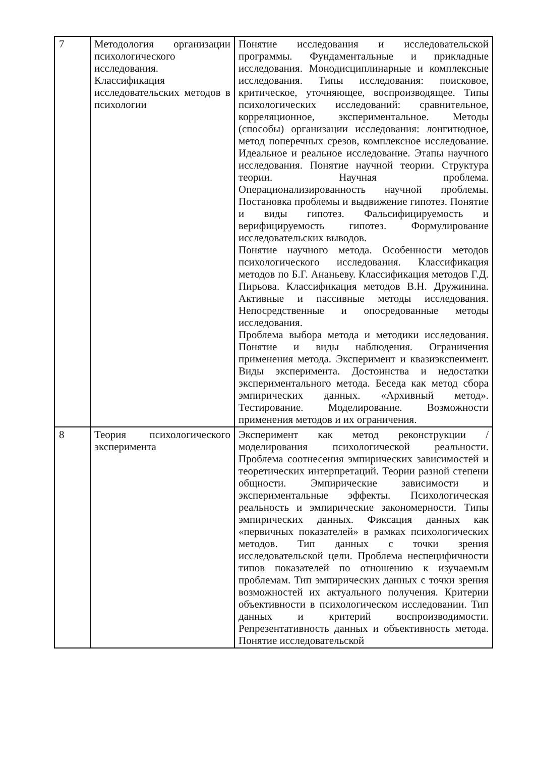| 7 | Методология организации психологического исследования. Классификация исследовательских методов в психологии | Понятие исследования и исследовательской программы. Фундаментальные и прикладные исследования. Монодисциплинарные и комплексные исследования. Типы исследования: поисковое, критическое, уточняющее, воспроизводящее. Типы психологических исследований: сравнительное, корреляционное, экспериментальное. Методы (способы) организации исследования: лонгитюдное, метод поперечных срезов, комплексное исследование. Идеальное и реальное исследование. Этапы научного исследования. Понятие научной теории. Структура теории. Научная проблема. Операционализированность научной проблемы. Постановка проблемы и выдвижение гипотез. Понятие и виды гипотез. Фальсифицируемость и верифицируемость гипотез. Формулирование исследовательских выводов. Понятие научного метода. Особенности методов психологического исследования. Классификация методов по Б.Г. Ананьеву. Классификация методов Г.Д. Пирьова. Классификация методов В.Н. Дружинина. Активные и пассивные методы исследования. Непосредственные и опосредованные методы исследования. Проблема выбора метода и методики исследования. Понятие и виды наблюдения. Ограничения применения метода. Эксперимент и квазиэкспеимент. Виды эксперимента. Достоинства и недостатки экспериментального метода. Беседа как метод сбора эмпирических данных. «Архивный метод». Тестирование. Моделирование. Возможности применения методов и их ограничения. |
| 8 | Теория психологического эксперимента | Эксперимент как метод реконструкции / моделирования психологической реальности. Проблема соотнесения эмпирических зависимостей и теоретических интерпретаций. Теории разной степени общности. Эмпирические зависимости и экспериментальные эффекты. Психологическая реальность и эмпирические закономерности. Типы эмпирических данных. Фиксация данных как «первичных показателей» в рамках психологических методов. Тип данных с точки зрения исследовательской цели. Проблема неспецифичности типов показателей по отношению к изучаемым проблемам. Тип эмпирических данных с точки зрения возможностей их актуального получения. Критерии объективности в психологическом исследовании. Тип данных и критерий воспроизводимости. Репрезентативность данных и объективность метода. Понятие исследовательской |